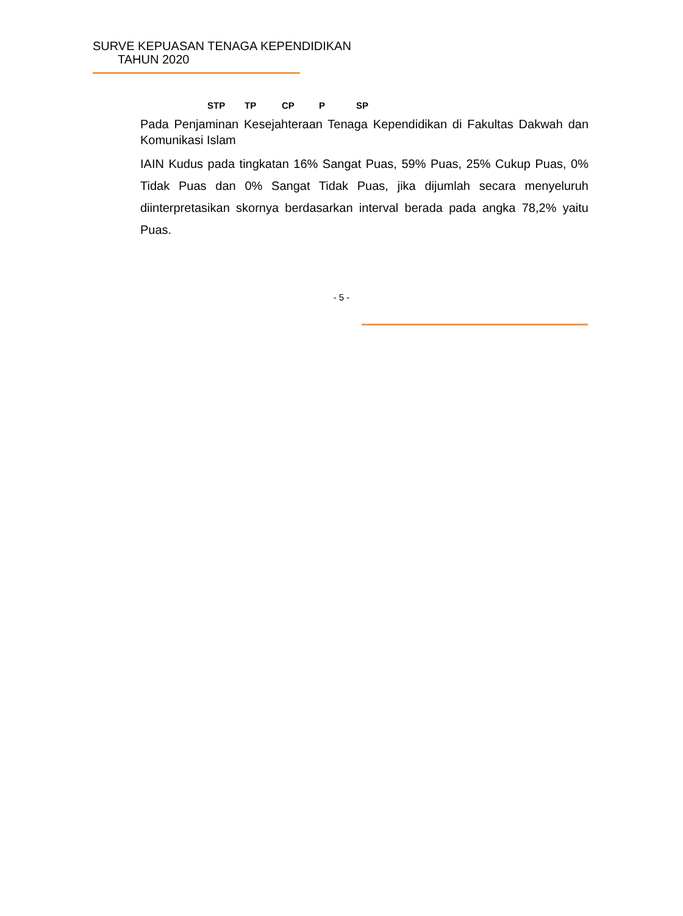SURVE KEPUASAN TENAGA KEPENDIDIKAN
TAHUN 2020
STP TP CP P SP
Pada Penjaminan Kesejahteraan Tenaga Kependidikan di Fakultas Dakwah dan Komunikasi Islam
IAIN Kudus pada tingkatan 16% Sangat Puas, 59% Puas, 25% Cukup Puas, 0% Tidak Puas dan 0% Sangat Tidak Puas, jika dijumlah secara menyeluruh diinterpretasikan skornya berdasarkan interval berada pada angka 78,2% yaitu Puas.
- 5 -